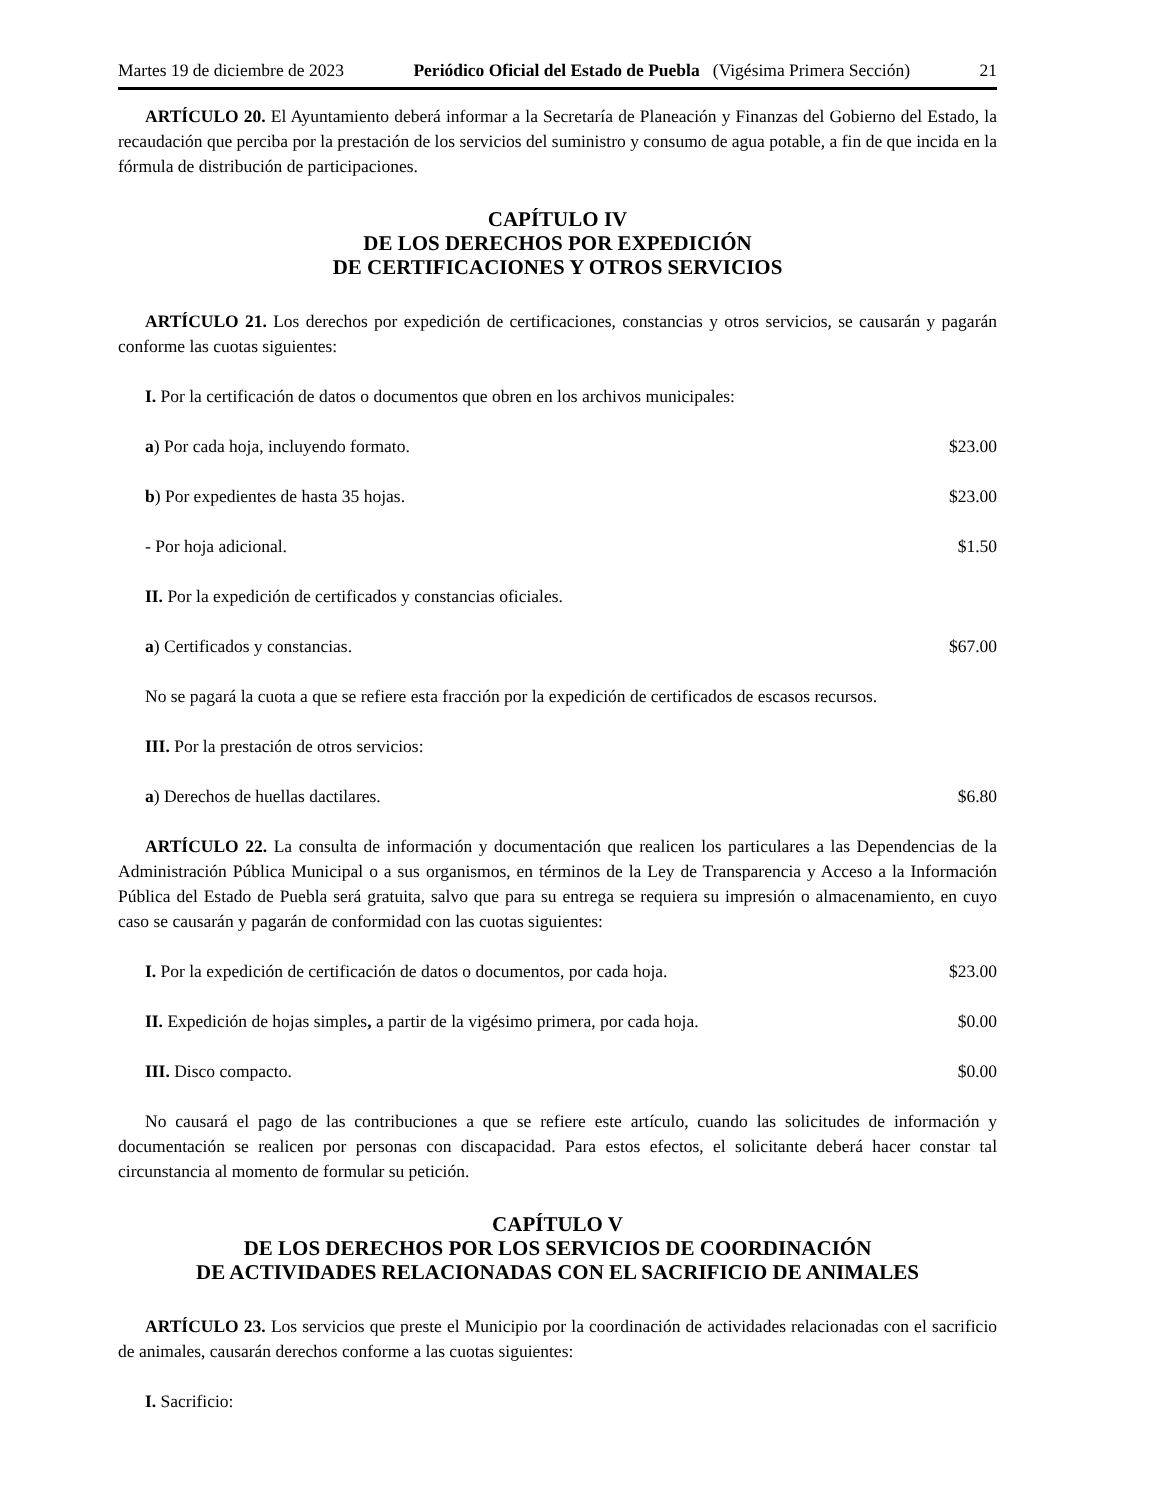Martes 19 de diciembre de 2023 Periódico Oficial del Estado de Puebla (Vigésima Primera Sección) 21
ARTÍCULO 20. El Ayuntamiento deberá informar a la Secretaría de Planeación y Finanzas del Gobierno del Estado, la recaudación que perciba por la prestación de los servicios del suministro y consumo de agua potable, a fin de que incida en la fórmula de distribución de participaciones.
CAPÍTULO IV
DE LOS DERECHOS POR EXPEDICIÓN
DE CERTIFICACIONES Y OTROS SERVICIOS
ARTÍCULO 21. Los derechos por expedición de certificaciones, constancias y otros servicios, se causarán y pagarán conforme las cuotas siguientes:
I. Por la certificación de datos o documentos que obren en los archivos municipales:
a) Por cada hoja, incluyendo formato. $23.00
b) Por expedientes de hasta 35 hojas. $23.00
- Por hoja adicional. $1.50
II. Por la expedición de certificados y constancias oficiales.
a) Certificados y constancias. $67.00
No se pagará la cuota a que se refiere esta fracción por la expedición de certificados de escasos recursos.
III. Por la prestación de otros servicios:
a) Derechos de huellas dactilares. $6.80
ARTÍCULO 22. La consulta de información y documentación que realicen los particulares a las Dependencias de la Administración Pública Municipal o a sus organismos, en términos de la Ley de Transparencia y Acceso a la Información Pública del Estado de Puebla será gratuita, salvo que para su entrega se requiera su impresión o almacenamiento, en cuyo caso se causarán y pagarán de conformidad con las cuotas siguientes:
I. Por la expedición de certificación de datos o documentos, por cada hoja. $23.00
II. Expedición de hojas simples, a partir de la vigésimo primera, por cada hoja. $0.00
III. Disco compacto. $0.00
No causará el pago de las contribuciones a que se refiere este artículo, cuando las solicitudes de información y documentación se realicen por personas con discapacidad. Para estos efectos, el solicitante deberá hacer constar tal circunstancia al momento de formular su petición.
CAPÍTULO V
DE LOS DERECHOS POR LOS SERVICIOS DE COORDINACIÓN
DE ACTIVIDADES RELACIONADAS CON EL SACRIFICIO DE ANIMALES
ARTÍCULO 23. Los servicios que preste el Municipio por la coordinación de actividades relacionadas con el sacrificio de animales, causarán derechos conforme a las cuotas siguientes:
I. Sacrificio: